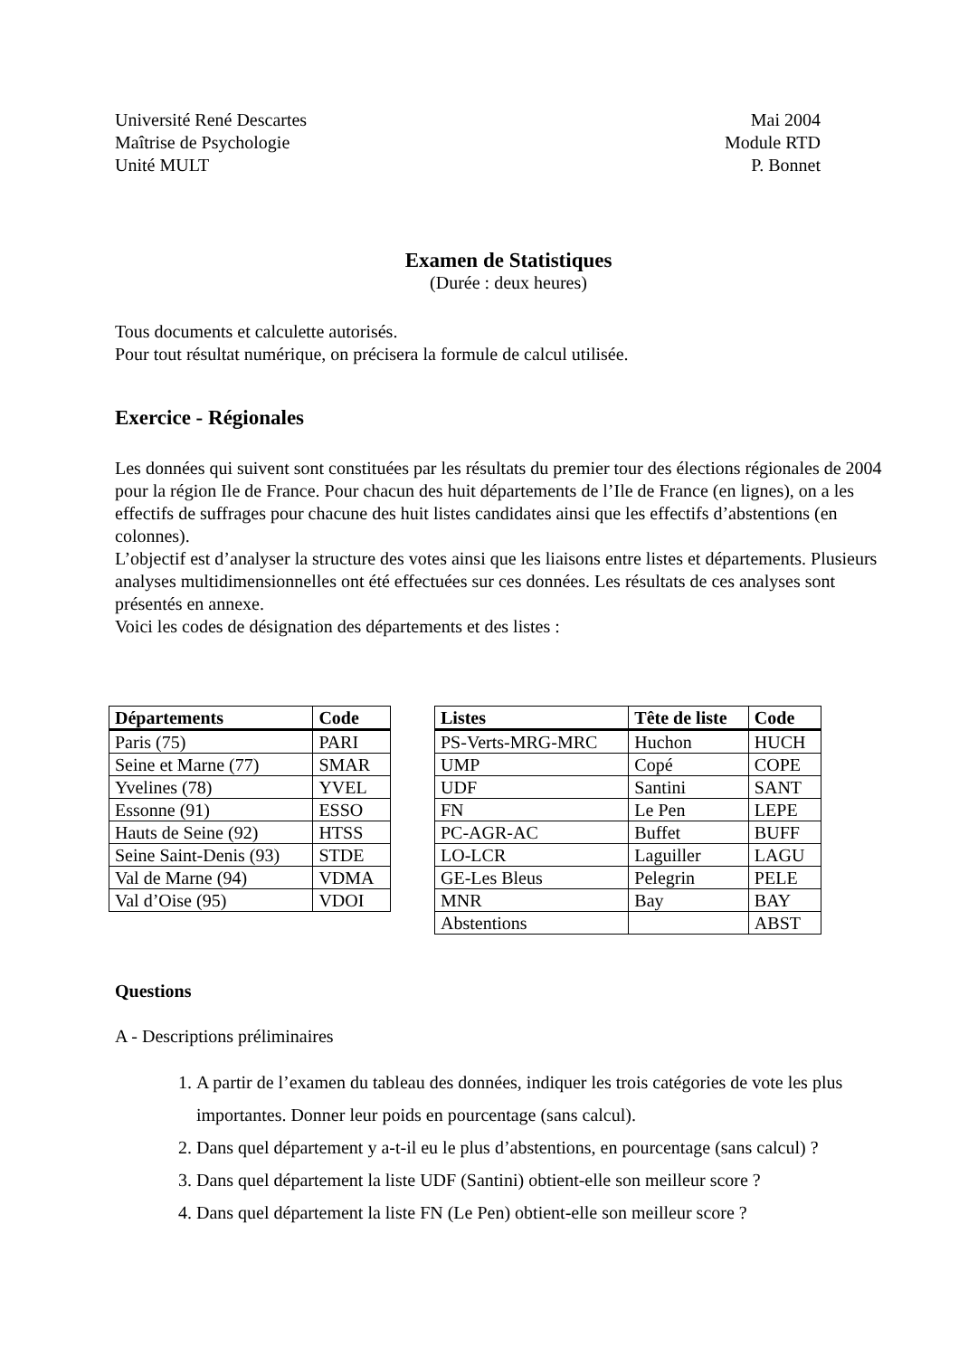Université René Descartes
Maîtrise de Psychologie
Unité MULT
Mai 2004
Module RTD
P. Bonnet
Examen de Statistiques
(Durée : deux heures)
Tous documents et calculette autorisés.
Pour tout résultat numérique, on précisera la formule de calcul utilisée.
Exercice - Régionales
Les données qui suivent sont constituées par les résultats du premier tour des élections régionales de 2004 pour la région Ile de France. Pour chacun des huit départements de l’Ile de France (en lignes), on a les effectifs de suffrages pour chacune des huit listes candidates ainsi que les effectifs d’abstentions (en colonnes).
L’objectif est d’analyser la structure des votes ainsi que les liaisons entre listes et départements. Plusieurs analyses multidimensionnelles ont été effectuées sur ces données. Les résultats de ces analyses sont présentés en annexe.
Voici les codes de désignation des départements et des listes :
| Départements | Code |
| --- | --- |
| Paris (75) | PARI |
| Seine et Marne (77) | SMAR |
| Yvelines (78) | YVEL |
| Essonne (91) | ESSO |
| Hauts de Seine (92) | HTSS |
| Seine Saint-Denis (93) | STDE |
| Val de Marne (94) | VDMA |
| Val d’Oise (95) | VDOI |
| Listes | Tête de liste | Code |
| --- | --- | --- |
| PS-Verts-MRG-MRC | Huchon | HUCH |
| UMP | Copé | COPE |
| UDF | Santini | SANT |
| FN | Le Pen | LEPE |
| PC-AGR-AC | Buffet | BUFF |
| LO-LCR | Laguiller | LAGU |
| GE-Les Bleus | Pelegrin | PELE |
| MNR | Bay | BAY |
| Abstentions | | ABST |
Questions
A - Descriptions préliminaires
1. A partir de l’examen du tableau des données, indiquer les trois catégories de vote les plus importantes. Donner leur poids en pourcentage (sans calcul).
2. Dans quel département y a-t-il eu le plus d’abstentions, en pourcentage (sans calcul) ?
3. Dans quel département la liste UDF (Santini) obtient-elle son meilleur score ?
4. Dans quel département la liste FN (Le Pen) obtient-elle son meilleur score ?